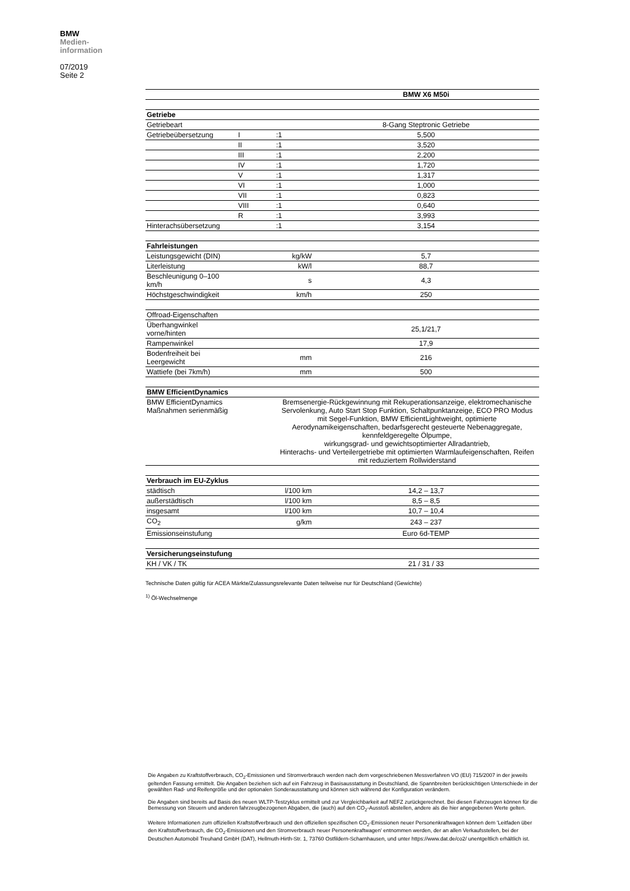BMW
Medien-
information
07/2019
Seite 2
| | | | BMW X6 M50i |
| Getriebe | | | |
| Getriebeart | | | 8-Gang Steptronic Getriebe |
| Getriebeübersetzung | I | :1 | 5,500 |
| | II | :1 | 3,520 |
| | III | :1 | 2,200 |
| | IV | :1 | 1,720 |
| | V | :1 | 1,317 |
| | VI | :1 | 1,000 |
| | VII | :1 | 0,823 |
| | VIII | :1 | 0,640 |
| | R | :1 | 3,993 |
| Hinterachsübersetzung | | :1 | 3,154 |
| Fahrleistungen | | | |
| Leistungsgewicht (DIN) | kg/kW | | 5,7 |
| Literleistung | kW/l | | 88,7 |
| Beschleunigung 0–100 km/h | s | | 4,3 |
| Höchstgeschwindigkeit | km/h | | 250 |
| Offroad-Eigenschaften | | | |
| Überhangwinkel vorne/hinten | | | 25,1/21,7 |
| Rampenwinkel | | | 17,9 |
| Bodenfreiheit bei Leergewicht | mm | | 216 |
| Wattiefe (bei 7km/h) | mm | | 500 |
| BMW EfficientDynamics | | | |
| BMW EfficientDynamics Maßnahmen serienmäßig | | Bremsenergie-Rückgewinnung mit Rekuperationsanzeige, elektromechanische Servolenkung, Auto Start Stop Funktion, Schaltpunktanzeige, ECO PRO Modus mit Segel-Funktion, BMW EfficientLightweight, optimierte Aerodynamikeigenschaften, bedarfsgerecht gesteuerte Nebenaggregate, kennfeldgeregelte Ölpumpe, wirkungsgrad- und gewichtsoptimierter Allradantrieb, Hinterachs- und Verteilergetriebe mit optimierten Warmlaufeigenschaften, Reifen mit reduziertem Rollwiderstand | |
| Verbrauch im EU-Zyklus | | | |
| städtisch | l/100 km | | 14,2 – 13,7 |
| außerstädtisch | l/100 km | | 8,5 – 8,5 |
| insgesamt | l/100 km | | 10,7 – 10,4 |
| CO<sub>2</sub> | g/km | | 243 – 237 |
| Emissionseinstufung | | | Euro 6d-TEMP |
| Versicherungseinstufung | | | |
| KH / VK / TK | | | 21 / 31 / 33 |
Technische Daten gültig für ACEA Märkte/Zulassungsrelevante Daten teilweise nur für Deutschland (Gewichte)
<sup>1)</sup> Öl-Wechselmenge
Die Angaben zu Kraftstoffverbrauch, CO<sub>2</sub>-Emissionen und Stromverbrauch werden nach dem vorgeschriebenen Messverfahren VO (EU) 715/2007 in der jeweils geltenden Fassung ermittelt. Die Angaben beziehen sich auf ein Fahrzeug in Basisausstattung in Deutschland, die Spannbreiten berücksichtigen Unterschiede in der gewählten Rad- und Reifengröße und der optionalen Sonderausstattung und können sich während der Konfiguration verändern.
Die Angaben sind bereits auf Basis des neuen WLTP-Testzyklus ermittelt und zur Vergleichbarkeit auf NEFZ zurückgerechnet. Bei diesen Fahrzeugen können für die Bemessung von Steuern und anderen fahrzeugbezogenen Abgaben, die (auch) auf den CO<sub>2</sub>-Ausstoß abstellen, andere als die hier angegebenen Werte gelten.
Weitere Informationen zum offiziellen Kraftstoffverbrauch und den offiziellen spezifischen CO<sub>2</sub>-Emissionen neuer Personenkraftwagen können dem 'Leitfaden über den Kraftstoffverbrauch, die CO<sub>2</sub>-Emissionen und den Stromverbrauch neuer Personenkraftwagen' entnommen werden, der an allen Verkaufsstellen, bei der Deutschen Automobil Treuhand GmbH (DAT), Hellmuth-Hirth-Str. 1, 73760 Ostfildern-Scharnhausen, und unter https://www.dat.de/co2/ unentgeltlich erhältlich ist.